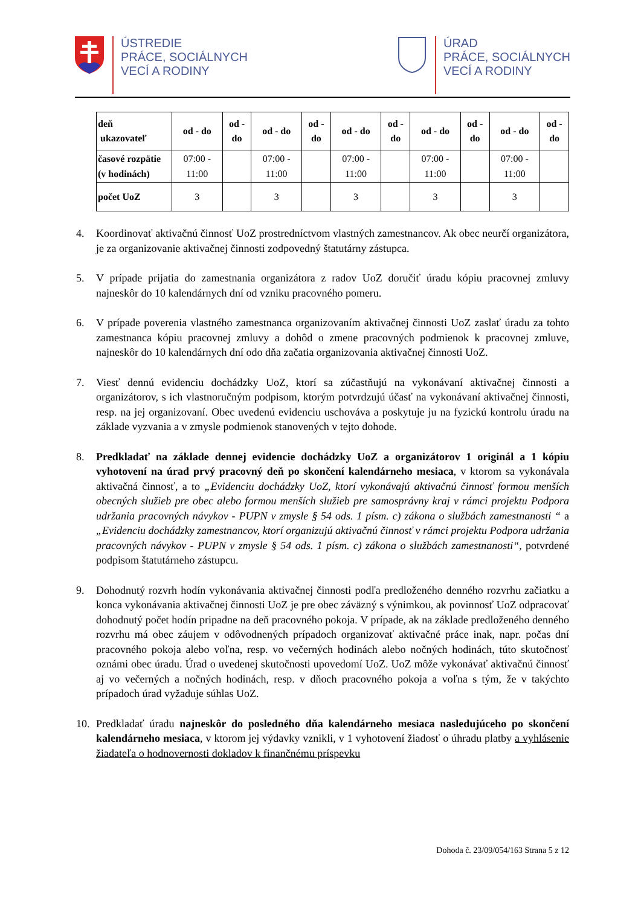ÚSTREDIE
PRÁCE, SOCIÁLNYCH
VECÍ A RODINY
ÚRAD
PRÁCE, SOCIÁLNYCH
VECÍ A RODINY
| deň ukazovateľ | od - do | od - do | od - do | od - do | od - do | od - do | od - do | od - do | od - do | od - do |
| --- | --- | --- | --- | --- | --- | --- | --- | --- | --- | --- |
| časové rozpätie (v hodinách) | 07:00 - 11:00 | | 07:00 - 11:00 | | 07:00 - 11:00 | | 07:00 - 11:00 | | 07:00 - 11:00 | |
| počet UoZ | 3 | | 3 | | 3 | | 3 | | 3 | |
4. Koordinovať aktivačnú činnosť UoZ prostredníctvom vlastných zamestnancov. Ak obec neurčí organizátora, je za organizovanie aktivačnej činnosti zodpovedný štatutárny zástupca.
5. V prípade prijatia do zamestnania organizátora z radov UoZ doručiť úradu kópiu pracovnej zmluvy najneskôr do 10 kalendárnych dní od vzniku pracovného pomeru.
6. V prípade poverenia vlastného zamestnanca organizovaním aktivačnej činnosti UoZ zaslať úradu za tohto zamestnanca kópiu pracovnej zmluvy a dohôd o zmene pracovných podmienok k pracovnej zmluve, najneskôr do 10 kalendárnych dní odo dňa začatia organizovania aktivačnej činnosti UoZ.
7. Viesť dennú evidenciu dochádzky UoZ, ktorí sa zúčastňujú na vykonávaní aktivačnej činnosti a organizátorov, s ich vlastnoručným podpisom, ktorým potvrdzujú účasť na vykonávaní aktivačnej činnosti, resp. na jej organizovaní. Obec uvedenú evidenciu uschováva a poskytuje ju na fyzickú kontrolu úradu na základe vyzvania a v zmysle podmienok stanovených v tejto dohode.
8. Predkladať na základe dennej evidencie dochádzky UoZ a organizátorov 1 originál a 1 kópiu vyhotovení na úrad prvý pracovný deň po skončení kalendárneho mesiaca, v ktorom sa vykonávala aktivačná činnosť, a to „Evidenciu dochádzky UoZ, ktorí vykonávajú aktivačnú činnosť formou menších obecných služieb pre obec alebo formou menších služieb pre samosprávny kraj v rámci projektu Podpora udržania pracovných návykov - PUPN v zmysle § 54 ods. 1 písm. c) zákona o službách zamestnanosti “ a „Evidenciu dochádzky zamestnancov, ktorí organizujú aktivačnú činnosť v rámci projektu Podpora udržania pracovných návykov - PUPN v zmysle § 54 ods. 1 písm. c) zákona o službách zamestnanosti“, potvrdené podpisom štatutárneho zástupcu.
9. Dohodnutý rozvrh hodín vykonávania aktivačnej činnosti podľa predloženého denného rozvrhu začiatku a konca vykonávania aktivačnej činnosti UoZ je pre obec záväzný s výnimkou, ak povinnosť UoZ odpracovať dohodnutý počet hodín pripadne na deň pracovného pokoja. V prípade, ak na základe predloženého denného rozvrhu má obec záujem v odôvodnených prípadoch organizovať aktivačné práce inak, napr. počas dní pracovného pokoja alebo voľna, resp. vo večerných hodinách alebo nočných hodinách, túto skutočnosť oznámi obec úradu. Úrad o uvedenej skutočnosti upovedomí UoZ. UoZ môže vykonávať aktivačnú činnosť aj vo večerných a nočných hodinách, resp. v dňoch pracovného pokoja a voľna s tým, že v takýchto prípadoch úrad vyžaduje súhlas UoZ.
10. Predkladať úradu najneskôr do posledného dňa kalendárneho mesiaca nasledujúceho po skončení kalendárneho mesiaca, v ktorom jej výdavky vznikli, v 1 vyhotovení žiadosť o úhradu platby a vyhlásenie žiadateľa o hodnovernosti dokladov k finančnému príspevku
Dohoda č. 23/09/054/163 Strana 5 z 12